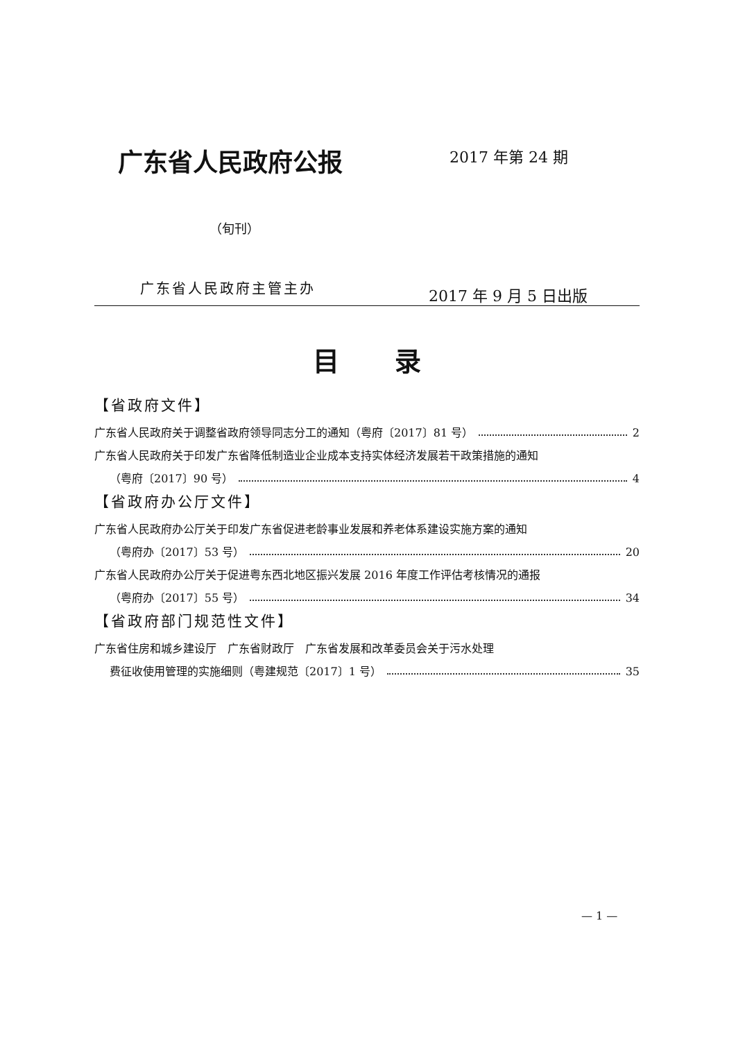广东省人民政府公报 2017 年第 24 期
（旬刊）
广东省人民政府主管主办 2017 年 9 月 5 日出版
目录
【省政府文件】
广东省人民政府关于调整省政府领导同志分工的通知（粤府〔2017〕81 号） 2
广东省人民政府关于印发广东省降低制造业企业成本支持实体经济发展若干政策措施的通知
（粤府〔2017〕90 号） 4
【省政府办公厅文件】
广东省人民政府办公厅关于印发广东省促进老龄事业发展和养老体系建设实施方案的通知
（粤府办〔2017〕53 号） 20
广东省人民政府办公厅关于促进粤东西北地区振兴发展 2016 年度工作评估考核情况的通报
（粤府办〔2017〕55 号） 34
【省政府部门规范性文件】
广东省住房和城乡建设厅　广东省财政厅　广东省发展和改革委员会关于污水处理
费征收使用管理的实施细则（粤建规范〔2017〕1 号） 35
— 1 —